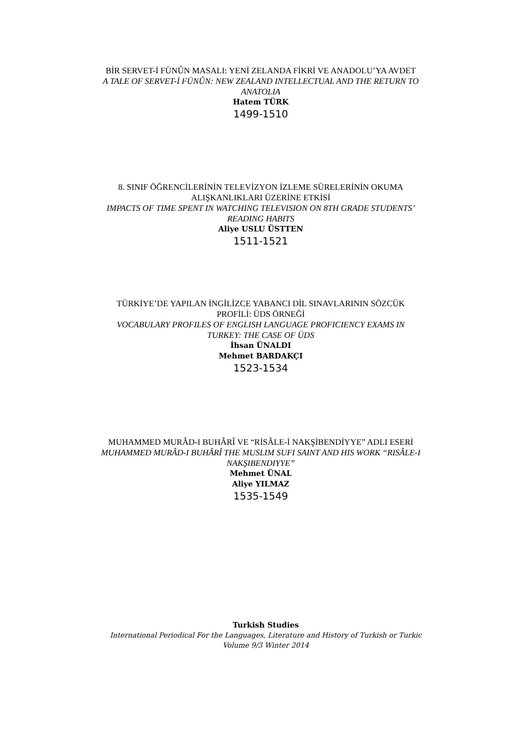BİR SERVET-İ FÜNÛN MASALI: YENİ ZELANDA FİKRİ VE ANADOLU’YA AVDET
A TALE OF SERVET-İ FÜNÛN: NEW ZEALAND INTELLECTUAL AND THE RETURN TO ANATOLIA
Hatem TÜRK
1499-1510
8. SINIF ÖĞRENCİLERİNİN TELEVİZYON İZLEME SÜRELERİNİN OKUMA ALIŞKANLIKLARI ÜZERİNE ETKİSİ
IMPACTS OF TIME SPENT IN WATCHING TELEVISION ON 8TH GRADE STUDENTS’ READING HABITS
Aliye USLU ÜSTTEN
1511-1521
TÜRKİYE’DE YAPILAN İNGİLİZCE YABANCI DİL SINAVLARININ SÖZCÜK PROFİLİ: ÜDS ÖRNEĞİ
VOCABULARY PROFILES OF ENGLISH LANGUAGE PROFICIENCY EXAMS IN TURKEY: THE CASE OF ÜDS
İhsan ÜNALDI
Mehmet BARDAKÇI
1523-1534
MUHAMMED MURÂD-I BUHÂRÎ VE “RİSÂLE-İ NAKŞİBENDİYYE” ADLI ESERİ
MUHAMMED MURÂD-I BUHÂRÎ THE MUSLIM SUFI SAINT AND HIS WORK “RISÂLE-I NAKŞIBENDIYYE”
Mehmet ÜNAL
Aliye YILMAZ
1535-1549
Turkish Studies
International Periodical For the Languages, Literature and History of Turkish or Turkic
Volume 9/3 Winter 2014